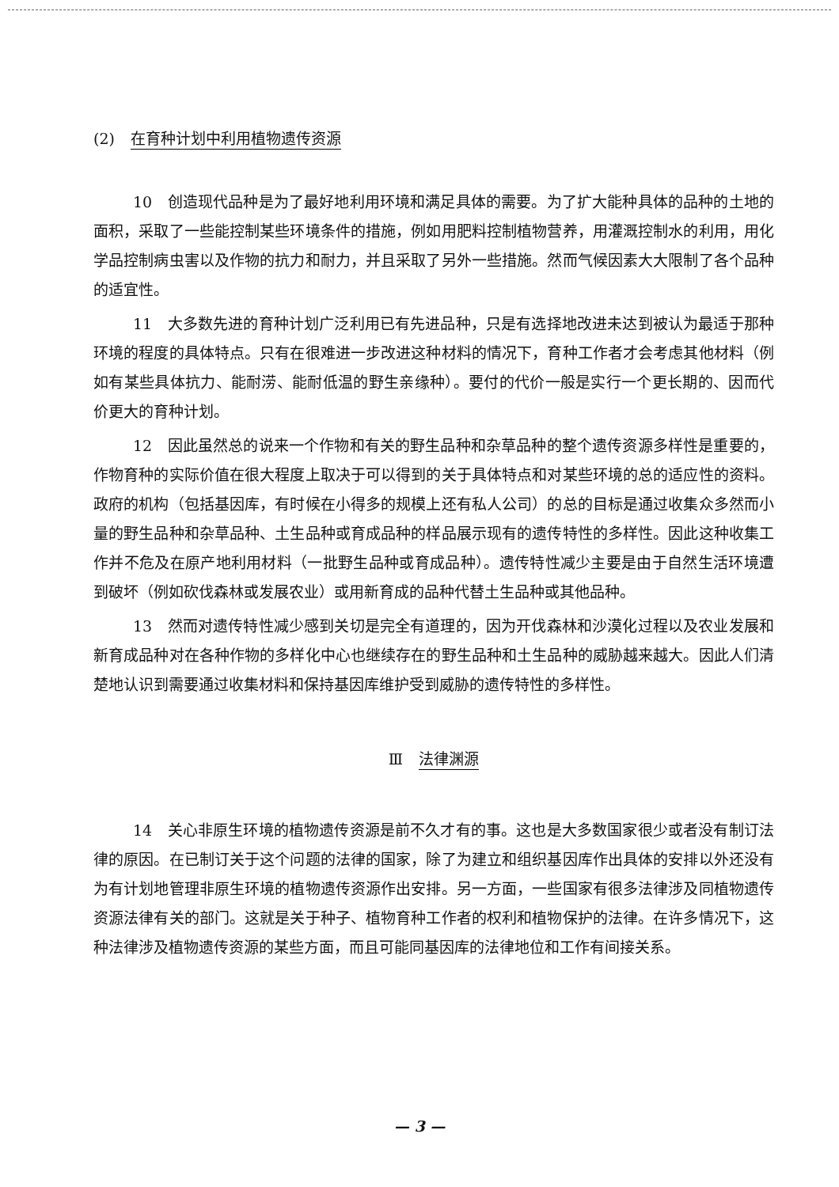(2) 在育种计划中利用植物遗传资源
10　创造现代品种是为了最好地利用环境和满足具体的需要。为了扩大能种具体的品种的土地的面积，采取了一些能控制某些环境条件的措施，例如用肥料控制植物营养，用灌溉控制水的利用，用化学品控制病虫害以及作物的抗力和耐力，并且采取了另外一些措施。然而气候因素大大限制了各个品种的适宜性。
11　大多数先进的育种计划广泛利用已有先进品种，只是有选择地改进未达到被认为最适于那种环境的程度的具体特点。只有在很难进一步改进这种材料的情况下，育种工作者才会考虑其他材料（例如有某些具体抗力、能耐涝、能耐低温的野生亲缘种）。要付的代价一般是实行一个更长期的、因而代价更大的育种计划。
12　因此虽然总的说来一个作物和有关的野生品种和杂草品种的整个遗传资源多样性是重要的，作物育种的实际价值在很大程度上取决于可以得到的关于具体特点和对某些环境的总的适应性的资料。政府的机构（包括基因库，有时候在小得多的规模上还有私人公司）的总的目标是通过收集众多然而小量的野生品种和杂草品种、土生品种或育成品种的样品展示现有的遗传特性的多样性。因此这种收集工作并不危及在原产地利用材料（一批野生品种或育成品种）。遗传特性减少主要是由于自然生活环境遭到破坏（例如砍伐森林或发展农业）或用新育成的品种代替土生品种或其他品种。
13　然而对遗传特性减少感到关切是完全有道理的，因为开伐森林和沙漠化过程以及农业发展和新育成品种对在各种作物的多样化中心也继续存在的野生品种和土生品种的威胁越来越大。因此人们清楚地认识到需要通过收集材料和保持基因库维护受到威胁的遗传特性的多样性。
Ⅲ 法律渊源
14　关心非原生环境的植物遗传资源是前不久才有的事。这也是大多数国家很少或者没有制订法律的原因。在已制订关于这个问题的法律的国家，除了为建立和组织基因库作出具体的安排以外还没有为有计划地管理非原生环境的植物遗传资源作出安排。另一方面，一些国家有很多法律涉及同植物遗传资源法律有关的部门。这就是关于种子、植物育种工作者的权利和植物保护的法律。在许多情况下，这种法律涉及植物遗传资源的某些方面，而且可能同基因库的法律地位和工作有间接关系。
— 3 —